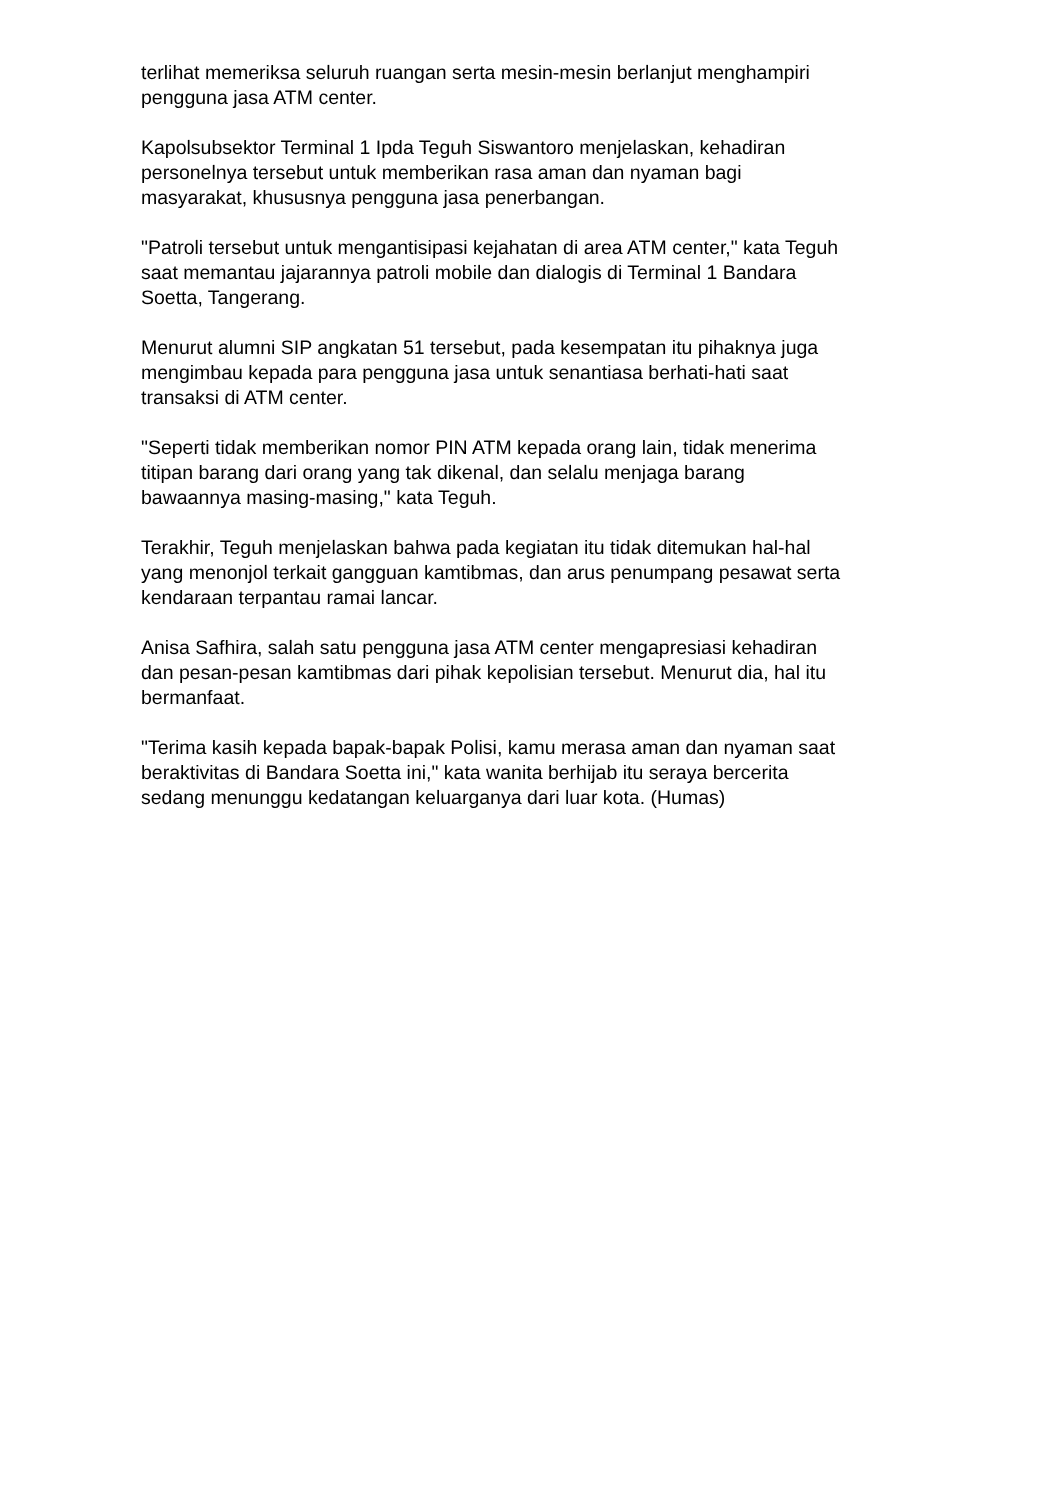terlihat memeriksa seluruh ruangan serta mesin-mesin berlanjut menghampiri
pengguna jasa ATM center.
Kapolsubsektor Terminal 1 Ipda Teguh Siswantoro menjelaskan, kehadiran
personelnya tersebut untuk memberikan rasa aman dan nyaman bagi
masyarakat, khususnya pengguna jasa penerbangan.
"Patroli tersebut untuk mengantisipasi kejahatan di area ATM center," kata Teguh
saat memantau jajarannya patroli mobile dan dialogis di Terminal 1 Bandara
Soetta, Tangerang.
Menurut alumni SIP angkatan 51 tersebut, pada kesempatan itu pihaknya juga
mengimbau kepada para pengguna jasa untuk senantiasa berhati-hati saat
transaksi di ATM center.
"Seperti tidak memberikan nomor PIN ATM kepada orang lain, tidak menerima
titipan barang dari orang yang tak dikenal, dan selalu menjaga barang
bawaannya masing-masing," kata Teguh.
Terakhir, Teguh menjelaskan bahwa pada kegiatan itu tidak ditemukan hal-hal
yang menonjol terkait gangguan kamtibmas, dan arus penumpang pesawat serta
kendaraan terpantau ramai lancar.
Anisa Safhira, salah satu pengguna jasa ATM center mengapresiasi kehadiran
dan pesan-pesan kamtibmas dari pihak kepolisian tersebut. Menurut dia, hal itu
bermanfaat.
"Terima kasih kepada bapak-bapak Polisi, kamu merasa aman dan nyaman saat
beraktivitas di Bandara Soetta ini," kata wanita berhijab itu seraya bercerita
sedang menunggu kedatangan keluarganya dari luar kota. (Humas)